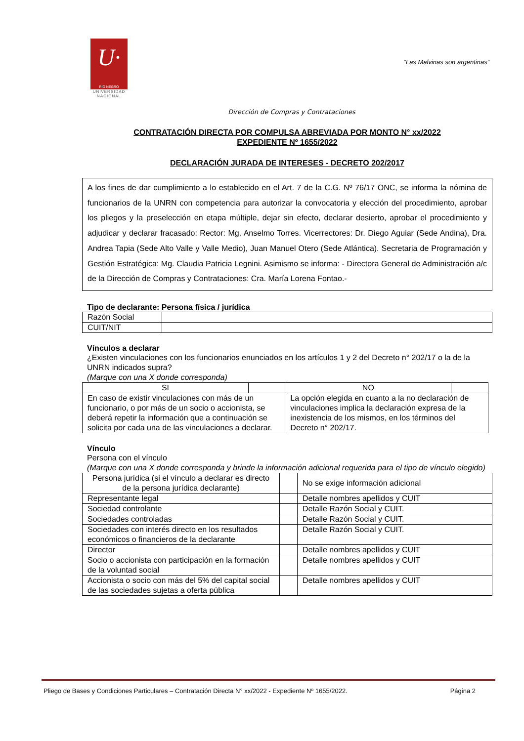U·
RÍO NEGRO
UNIVERSIDAD NACIONAL
“Las Malvinas son argentinas”
Dirección de Compras y Contrataciones
CONTRATACIÓN DIRECTA POR COMPULSA ABREVIADA POR MONTO N° xx/2022
EXPEDIENTE Nº 1655/2022
DECLARACIÓN JURADA DE INTERESES - DECRETO 202/2017
A los fines de dar cumplimiento a lo establecido en el Art. 7 de la C.G. Nº 76/17 ONC, se informa la nómina de funcionarios de la UNRN con competencia para autorizar la convocatoria y elección del procedimiento, aprobar los pliegos y la preselección en etapa múltiple, dejar sin efecto, declarar desierto, aprobar el procedimiento y adjudicar y declarar fracasado: Rector: Mg. Anselmo Torres. Vicerrectores: Dr. Diego Aguiar (Sede Andina), Dra. Andrea Tapia (Sede Alto Valle y Valle Medio), Juan Manuel Otero (Sede Atlántica). Secretaria de Programación y Gestión Estratégica: Mg. Claudia Patricia Legnini. Asimismo se informa: - Directora General de Administración a/c de la Dirección de Compras y Contrataciones: Cra. María Lorena Fontao.-
Tipo de declarante: Persona física / jurídica
| Razón Social | |
| CUIT/NIT | |
Vínculos a declarar
¿Existen vinculaciones con los funcionarios enunciados en los artículos 1 y 2 del Decreto n° 202/17 o la de la UNRN indicados supra?
(Marque con una X donde corresponda)
| SI | | NO | |
| En caso de existir vinculaciones con más de un funcionario, o por más de un socio o accionista, se deberá repetir la información que a continuación se solicita por cada una de las vinculaciones a declarar. | | La opción elegida en cuanto a la no declaración de vinculaciones implica la declaración expresa de la inexistencia de los mismos, en los términos del Decreto n° 202/17. | |
Vínculo
Persona con el vínculo
(Marque con una X donde corresponda y brinde la información adicional requerida para el tipo de vínculo elegido)
| Persona jurídica (si el vínculo a declarar es directo de la persona jurídica declarante) | | No se exige información adicional |
| Representante legal | | Detalle nombres apellidos y CUIT |
| Sociedad controlante | | Detalle Razón Social y CUIT. |
| Sociedades controladas | | Detalle Razón Social y CUIT. |
| Sociedades con interés directo en los resultados económicos o financieros de la declarante | | Detalle Razón Social y CUIT. |
| Director | | Detalle nombres apellidos y CUIT |
| Socio o accionista con participación en la formación de la voluntad social | | Detalle nombres apellidos y CUIT |
| Accionista o socio con más del 5% del capital social de las sociedades sujetas a oferta pública | | Detalle nombres apellidos y CUIT |
Pliego de Bases y Condiciones Particulares – Contratación Directa N° xx/2022 - Expediente Nº 1655/2022. Página 2